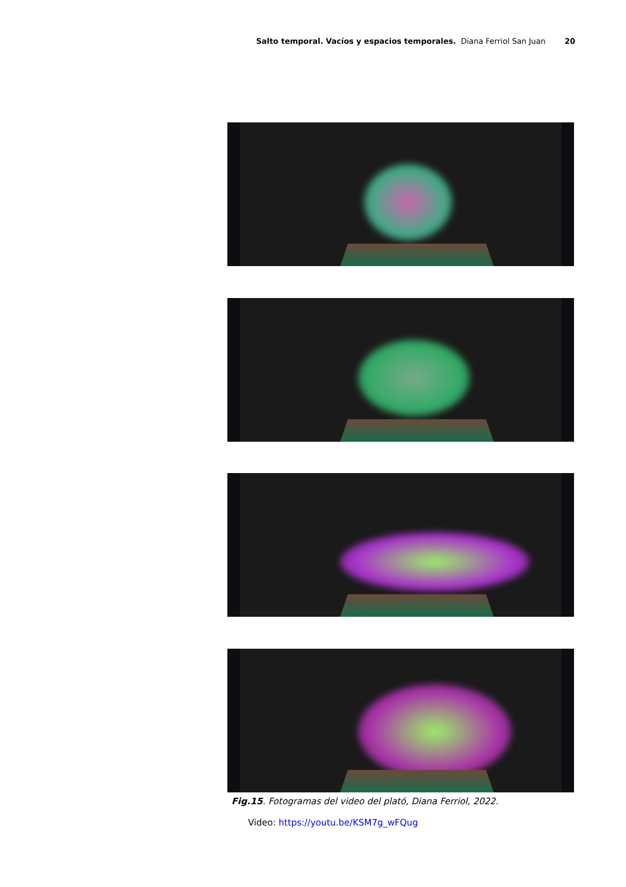Salto temporal. Vacíos y espacios temporales. Diana Ferriol San Juan 20
Fig.15. Fotogramas del video del plató, Diana Ferriol, 2022.
Video: https://youtu.be/KSM7g_wFQug